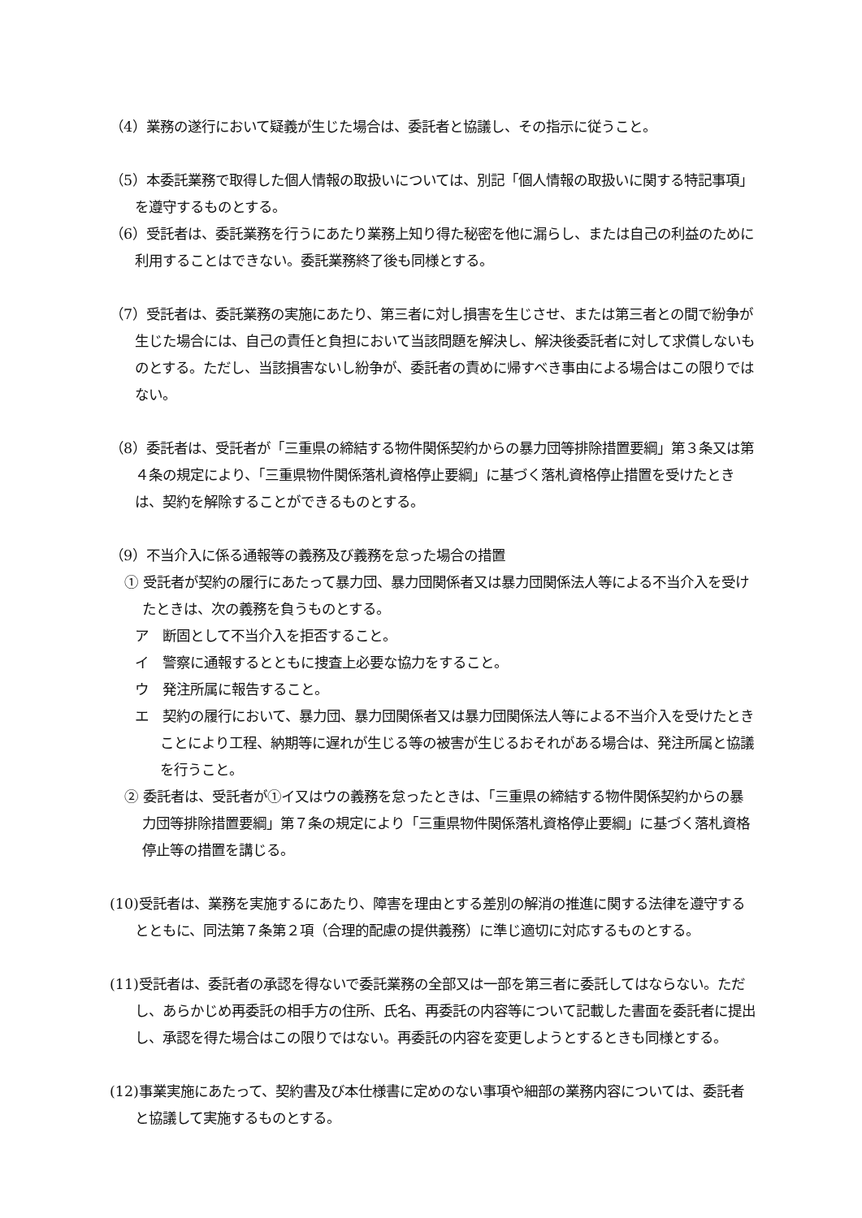（4）業務の遂行において疑義が生じた場合は、委託者と協議し、その指示に従うこと。
（5）本委託業務で取得した個人情報の取扱いについては、別記「個人情報の取扱いに関する特記事項」を遵守するものとする。
（6）受託者は、委託業務を行うにあたり業務上知り得た秘密を他に漏らし、または自己の利益のために利用することはできない。委託業務終了後も同様とする。
（7）受託者は、委託業務の実施にあたり、第三者に対し損害を生じさせ、または第三者との間で紛争が生じた場合には、自己の責任と負担において当該問題を解決し、解決後委託者に対して求償しないものとする。ただし、当該損害ないし紛争が、委託者の責めに帰すべき事由による場合はこの限りではない。
（8）委託者は、受託者が「三重県の締結する物件関係契約からの暴力団等排除措置要綱」第３条又は第４条の規定により、「三重県物件関係落札資格停止要綱」に基づく落札資格停止措置を受けたときは、契約を解除することができるものとする。
（9）不当介入に係る通報等の義務及び義務を怠った場合の措置
① 受託者が契約の履行にあたって暴力団、暴力団関係者又は暴力団関係法人等による不当介入を受けたときは、次の義務を負うものとする。
ア　断固として不当介入を拒否すること。
イ　警察に通報するとともに捜査上必要な協力をすること。
ウ　発注所属に報告すること。
エ　契約の履行において、暴力団、暴力団関係者又は暴力団関係法人等による不当介入を受けたときことにより工程、納期等に遅れが生じる等の被害が生じるおそれがある場合は、発注所属と協議を行うこと。
② 委託者は、受託者が①イ又はウの義務を怠ったときは、「三重県の締結する物件関係契約からの暴力団等排除措置要綱」第７条の規定により「三重県物件関係落札資格停止要綱」に基づく落札資格停止等の措置を講じる。
(10)受託者は、業務を実施するにあたり、障害を理由とする差別の解消の推進に関する法律を遵守するとともに、同法第７条第２項（合理的配慮の提供義務）に準じ適切に対応するものとする。
(11)受託者は、委託者の承認を得ないで委託業務の全部又は一部を第三者に委託してはならない。ただし、あらかじめ再委託の相手方の住所、氏名、再委託の内容等について記載した書面を委託者に提出し、承認を得た場合はこの限りではない。再委託の内容を変更しようとするときも同様とする。
(12)事業実施にあたって、契約書及び本仕様書に定めのない事項や細部の業務内容については、委託者と協議して実施するものとする。